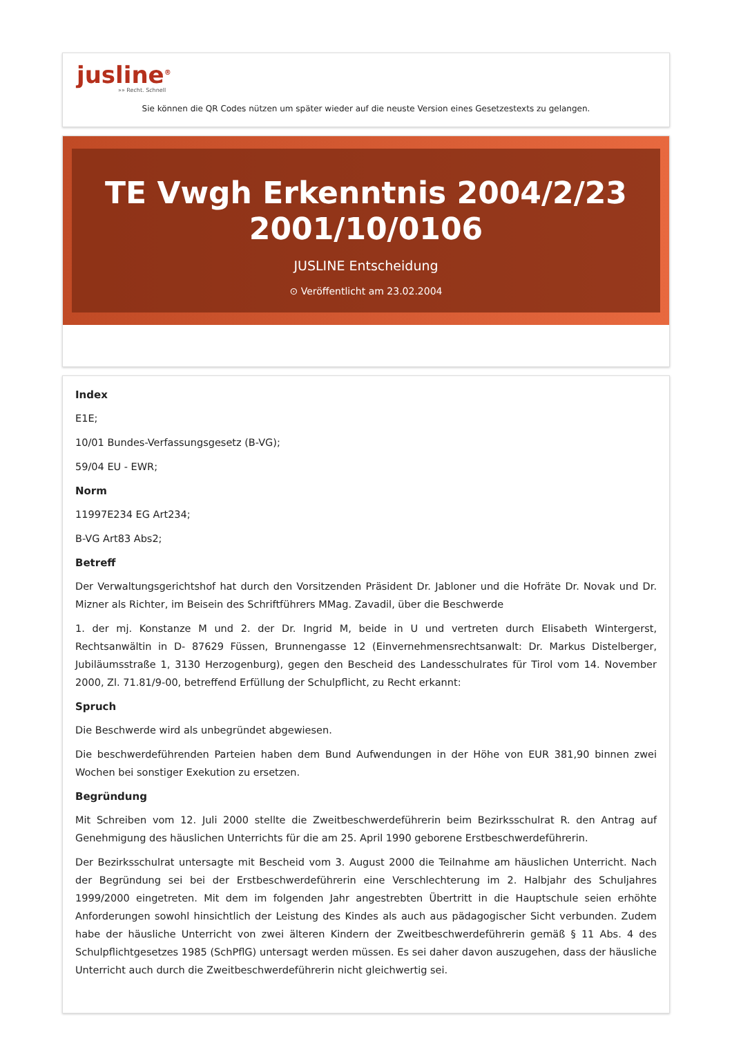jusline<sup>®</sup>
»» Recht. Schnell
Sie können die QR Codes nützen um später wieder auf die neuste Version eines Gesetzestexts zu gelangen.
TE Vwgh Erkenntnis 2004/2/23 2001/10/0106
JUSLINE Entscheidung
⊙ Veröffentlicht am 23.02.2004
Index
E1E;
10/01 Bundes-Verfassungsgesetz (B-VG);
59/04 EU - EWR;
Norm
11997E234 EG Art234;
B-VG Art83 Abs2;
Betreff
Der Verwaltungsgerichtshof hat durch den Vorsitzenden Präsident Dr. Jabloner und die Hofräte Dr. Novak und Dr. Mizner als Richter, im Beisein des Schriftführers MMag. Zavadil, über die Beschwerde
1. der mj. Konstanze M und 2. der Dr. Ingrid M, beide in U und vertreten durch Elisabeth Wintergerst, Rechtsanwältin in D- 87629 Füssen, Brunnengasse 12 (Einvernehmensrechtsanwalt: Dr. Markus Distelberger, Jubiläumsstraße 1, 3130 Herzogenburg), gegen den Bescheid des Landesschulrates für Tirol vom 14. November 2000, Zl. 71.81/9-00, betreffend Erfüllung der Schulpflicht, zu Recht erkannt:
Spruch
Die Beschwerde wird als unbegründet abgewiesen.
Die beschwerdeführenden Parteien haben dem Bund Aufwendungen in der Höhe von EUR 381,90 binnen zwei Wochen bei sonstiger Exekution zu ersetzen.
Begründung
Mit Schreiben vom 12. Juli 2000 stellte die Zweitbeschwerdeführerin beim Bezirksschulrat R. den Antrag auf Genehmigung des häuslichen Unterrichts für die am 25. April 1990 geborene Erstbeschwerdeführerin.
Der Bezirksschulrat untersagte mit Bescheid vom 3. August 2000 die Teilnahme am häuslichen Unterricht. Nach der Begründung sei bei der Erstbeschwerdeführerin eine Verschlechterung im 2. Halbjahr des Schuljahres 1999/2000 eingetreten. Mit dem im folgenden Jahr angestrebten Übertritt in die Hauptschule seien erhöhte Anforderungen sowohl hinsichtlich der Leistung des Kindes als auch aus pädagogischer Sicht verbunden. Zudem habe der häusliche Unterricht von zwei älteren Kindern der Zweitbeschwerdeführerin gemäß § 11 Abs. 4 des Schulpflichtgesetzes 1985 (SchPflG) untersagt werden müssen. Es sei daher davon auszugehen, dass der häusliche Unterricht auch durch die Zweitbeschwerdeführerin nicht gleichwertig sei.